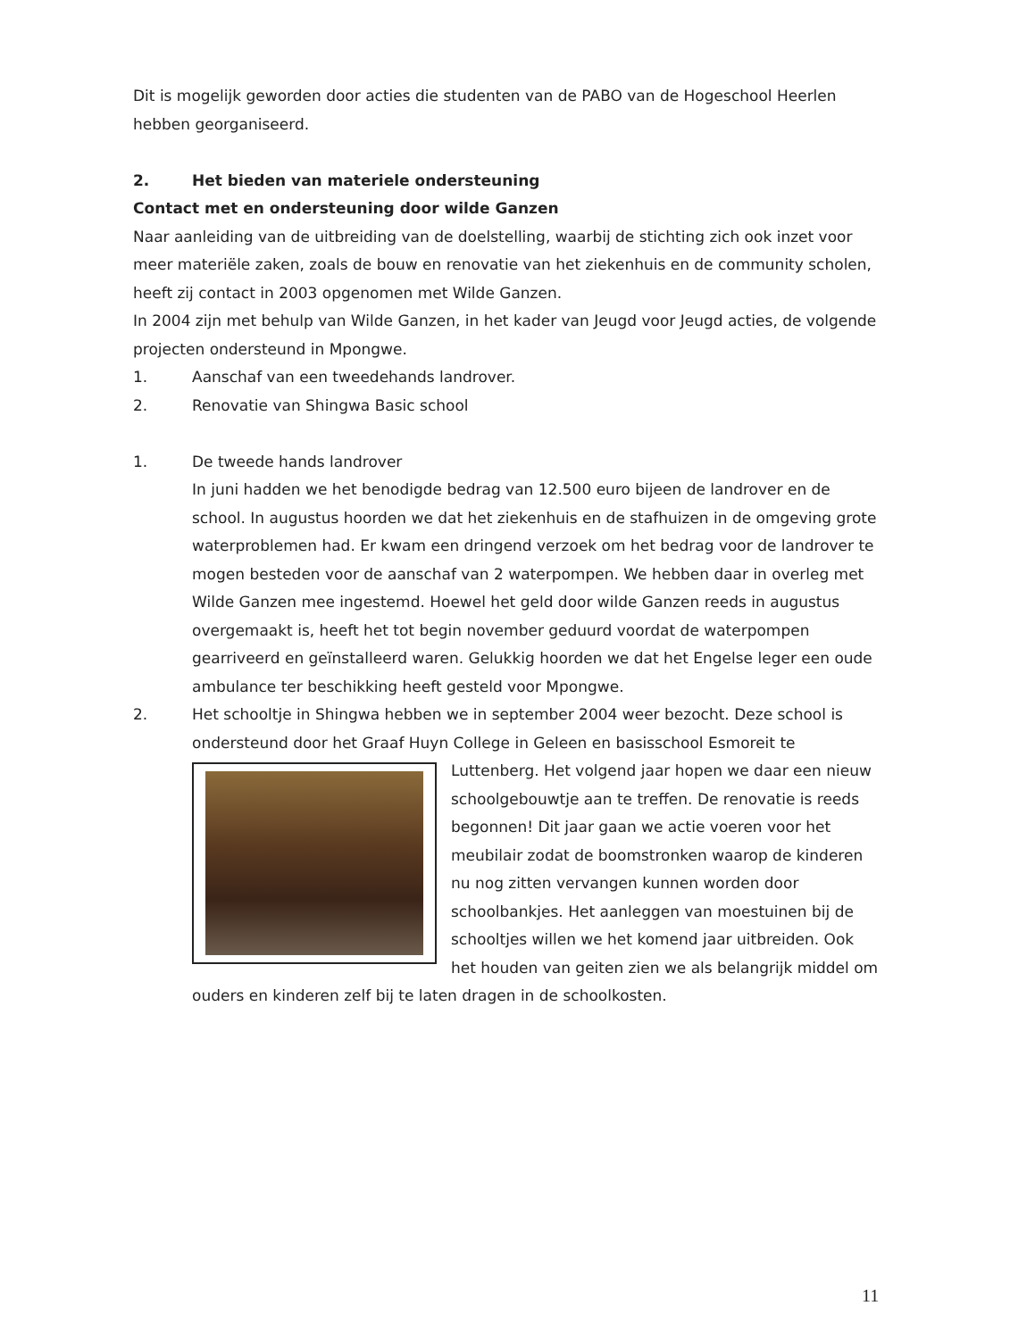Dit is mogelijk geworden door acties die studenten van de PABO van de Hogeschool Heerlen hebben georganiseerd.
2. Het bieden van materiele ondersteuning
Contact met en ondersteuning door wilde Ganzen
Naar aanleiding van de uitbreiding van de doelstelling, waarbij de stichting zich ook inzet voor meer materiële zaken, zoals de bouw en renovatie van het ziekenhuis en de community scholen, heeft zij contact in 2003 opgenomen met Wilde Ganzen.
In 2004 zijn met behulp van Wilde Ganzen, in het kader van Jeugd voor Jeugd acties, de volgende projecten ondersteund in Mpongwe.
1. Aanschaf van een tweedehands landrover.
2. Renovatie van Shingwa Basic school
1. De tweede hands landrover
In juni hadden we het benodigde bedrag van 12.500 euro bijeen de landrover en de school. In augustus hoorden we dat het ziekenhuis en de stafhuizen in de omgeving grote waterproblemen had. Er kwam een dringend verzoek om het bedrag voor de landrover te mogen besteden voor de aanschaf van 2 waterpompen. We hebben daar in overleg met Wilde Ganzen mee ingestemd. Hoewel het geld door wilde Ganzen reeds in augustus overgemaakt is, heeft het tot begin november geduurd voordat de waterpompen gearriveerd en geïnstalleerd waren. Gelukkig hoorden we dat het Engelse leger een oude ambulance ter beschikking heeft gesteld voor Mpongwe.
2. Het schooltje in Shingwa hebben we in september 2004 weer bezocht. Deze school is ondersteund door het Graaf Huyn College in Geleen en basisschool Esmoreit te Luttenberg. Het volgend jaar hopen we daar een
nieuw schoolgebouwtje aan te treffen. De renovatie is reeds begonnen! Dit jaar gaan we actie voeren voor het meubilair zodat de boomstronken waarop de kinderen nu nog zitten vervangen kunnen worden door schoolbankjes. Het aanleggen van moestuinen bij de schooltjes willen we het komend jaar uitbreiden. Ook het houden van geiten zien we als belangrijk middel om ouders en kinderen zelf bij te laten dragen in de schoolkosten.
11